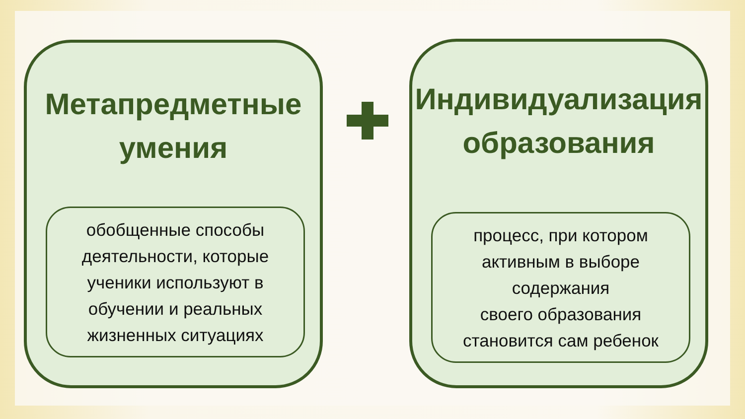Метапредметные
умения
обобщенные способы
деятельности, которые
ученики используют в
обучении и реальных
жизненных ситуациях
Индивидуализация
образования
процесс, при котором
активным в выборе
содержания
своего образования
становится сам ребенок